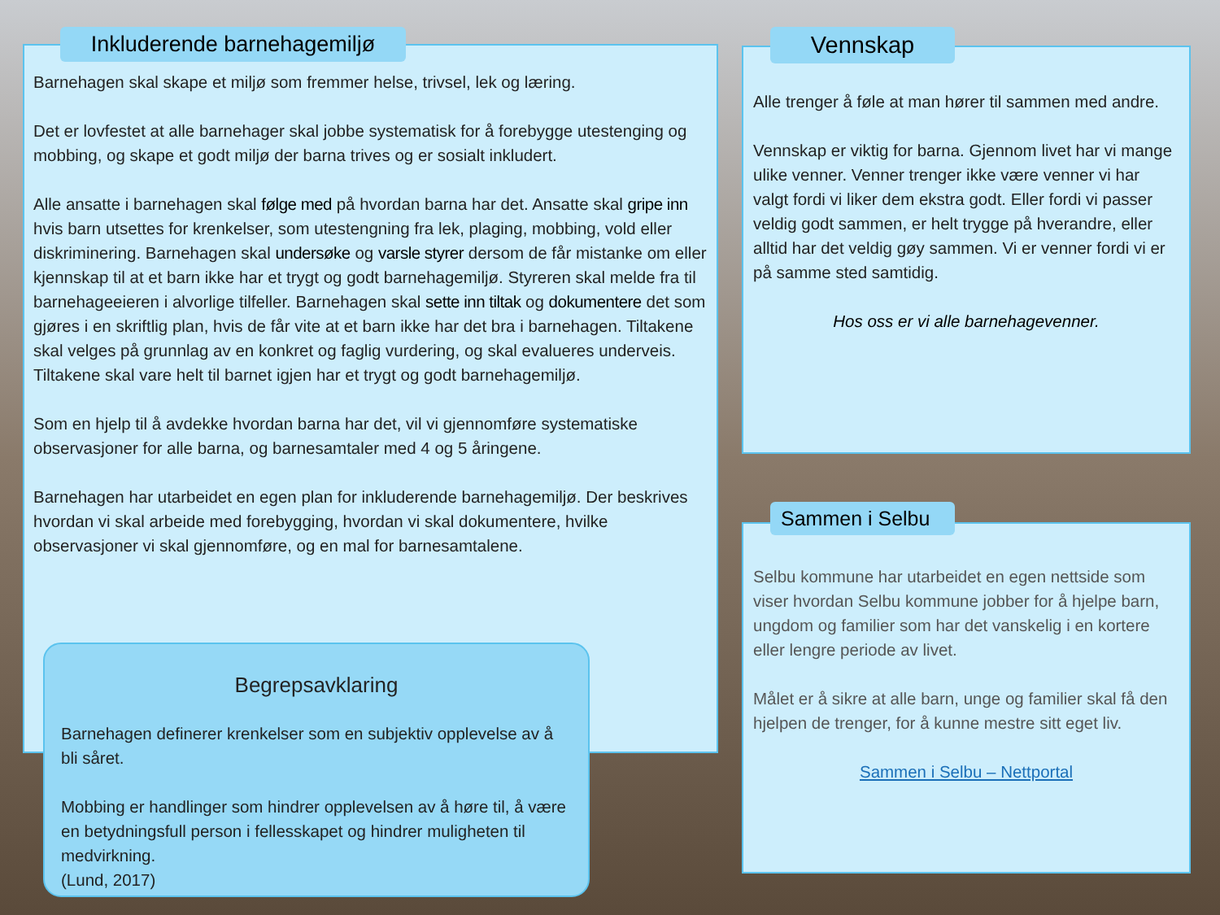Barnehagen skal skape et miljø som fremmer helse, trivsel, lek og læring.
Det er lovfestet at alle barnehager skal jobbe systematisk for å forebygge utestenging og mobbing, og skape et godt miljø der barna trives og er sosialt inkludert.
Alle ansatte i barnehagen skal følge med på hvordan barna har det. Ansatte skal gripe inn hvis barn utsettes for krenkelser, som utestengning fra lek, plaging, mobbing, vold eller diskriminering. Barnehagen skal undersøke og varsle styrer dersom de får mistanke om eller kjennskap til at et barn ikke har et trygt og godt barnehagemiljø. Styreren skal melde fra til barnehageeieren i alvorlige tilfeller. Barnehagen skal sette inn tiltak og dokumentere det som gjøres i en skriftlig plan, hvis de får vite at et barn ikke har det bra i barnehagen. Tiltakene skal velges på grunnlag av en konkret og faglig vurdering, og skal evalueres underveis. Tiltakene skal vare helt til barnet igjen har et trygt og godt barnehagemiljø.
Som en hjelp til å avdekke hvordan barna har det, vil vi gjennomføre systematiske observasjoner for alle barna, og barnesamtaler med 4 og 5 åringene.
Barnehagen har utarbeidet en egen plan for inkluderende barnehagemiljø. Der beskrives hvordan vi skal arbeide med forebygging, hvordan vi skal dokumentere, hvilke observasjoner vi skal gjennomføre, og en mal for barnesamtalene.
Inkluderende barnehagemiljø
Begrepsavklaring
Barnehagen definerer krenkelser som en subjektiv opplevelse av å bli såret.
Mobbing er handlinger som hindrer opplevelsen av å høre til, å være en betydningsfull person i fellesskapet og hindrer muligheten til medvirkning.
(Lund, 2017)
Alle trenger å føle at man hører til sammen med andre.
Vennskap er viktig for barna. Gjennom livet har vi mange ulike venner. Venner trenger ikke være venner vi har valgt fordi vi liker dem ekstra godt. Eller fordi vi passer veldig godt sammen, er helt trygge på hverandre, eller alltid har det veldig gøy sammen. Vi er venner fordi vi er på samme sted samtidig.
Hos oss er vi alle barnehagevenner.
Vennskap
Selbu kommune har utarbeidet en egen nettside som viser hvordan Selbu kommune jobber for å hjelpe barn, ungdom og familier som har det vanskelig i en kortere eller lengre periode av livet.
Målet er å sikre at alle barn, unge og familier skal få den hjelpen de trenger, for å kunne mestre sitt eget liv.
Sammen i Selbu – Nettportal
Sammen i Selbu